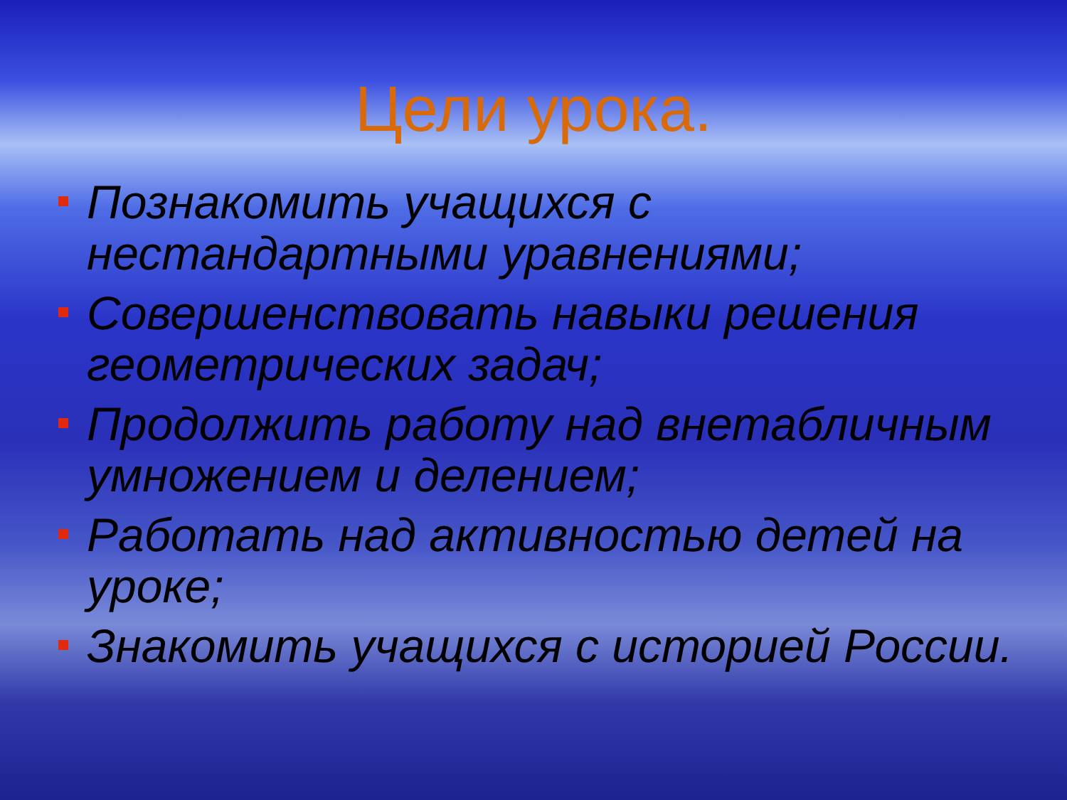Цели урока.
Познакомить учащихся с нестандартными уравнениями;
Совершенствовать навыки решения геометрических задач;
Продолжить работу над внетабличным умножением и делением;
Работать над активностью детей на уроке;
Знакомить учащихся с историей России.